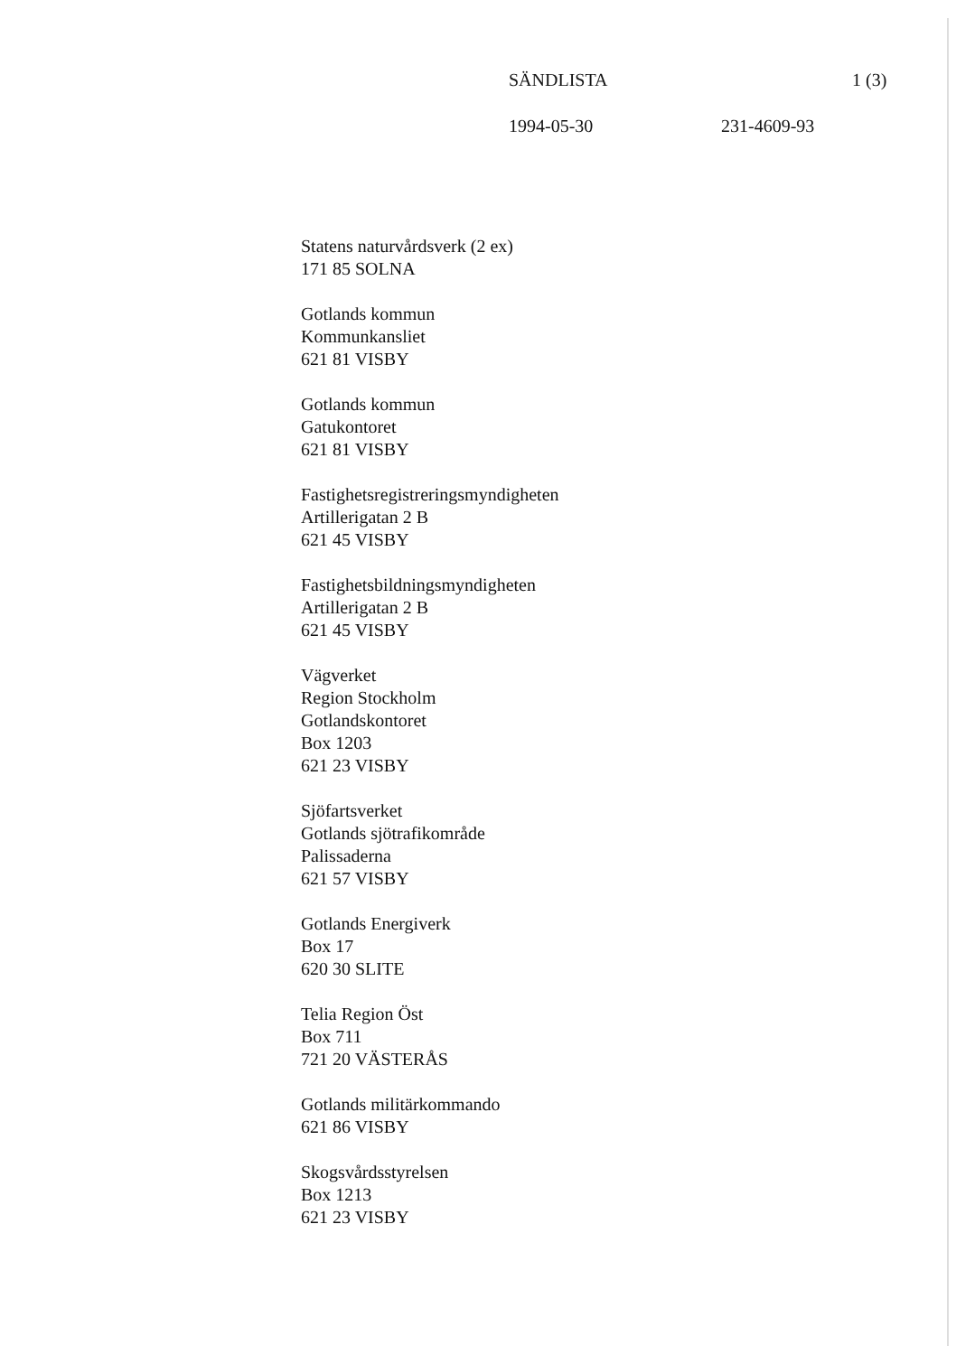SÄNDLISTA 1 (3)
1994-05-30 231-4609-93
Statens naturvårdsverk (2 ex)
171 85 SOLNA
Gotlands kommun
Kommunkansliet
621 81 VISBY
Gotlands kommun
Gatukontoret
621 81 VISBY
Fastighetsregistreringsmyndigheten
Artillerigatan 2 B
621 45 VISBY
Fastighetsbildningsmyndigheten
Artillerigatan 2 B
621 45 VISBY
Vägverket
Region Stockholm
Gotlandskontoret
Box 1203
621 23 VISBY
Sjöfartsverket
Gotlands sjötrafikområde
Palissaderna
621 57 VISBY
Gotlands Energiverk
Box 17
620 30 SLITE
Telia Region Öst
Box 711
721 20 VÄSTERÅS
Gotlands militärkommando
621 86 VISBY
Skogsvårdsstyrelsen
Box 1213
621 23 VISBY